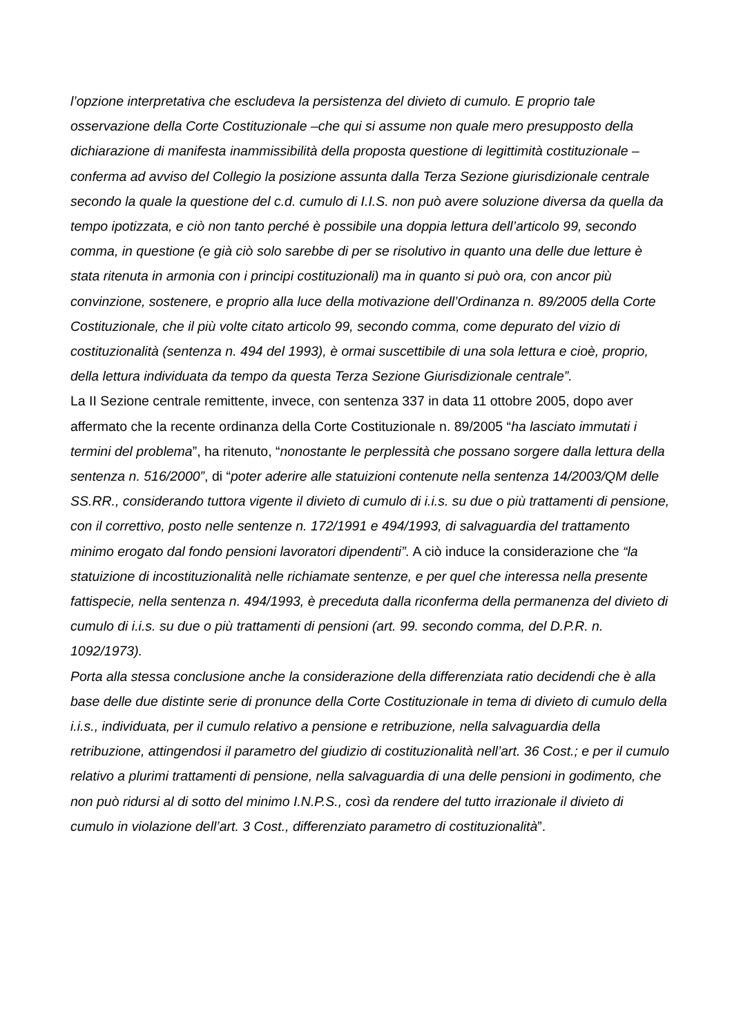l’opzione interpretativa che escludeva la persistenza del divieto di cumulo. E proprio tale osservazione della Corte Costituzionale –che qui si assume non quale mero presupposto della dichiarazione di manifesta inammissibilità della proposta questione di legittimità costituzionale – conferma ad avviso del Collegio la posizione assunta dalla Terza Sezione giurisdizionale centrale secondo la quale la questione del c.d. cumulo di I.I.S. non può avere soluzione diversa da quella da tempo ipotizzata, e ciò non tanto perché è possibile una doppia lettura dell’articolo 99, secondo comma, in questione (e già ciò solo sarebbe di per se risolutivo in quanto una delle due letture è stata ritenuta in armonia con i principi costituzionali) ma in quanto si può ora, con ancor più convinzione, sostenere, e proprio alla luce della motivazione dell’Ordinanza n. 89/2005 della Corte Costituzionale, che il più volte citato articolo 99, secondo comma, come depurato del vizio di costituzionalità (sentenza n. 494 del 1993), è ormai suscettibile di una sola lettura e cioè, proprio, della lettura individuata da tempo da questa Terza Sezione Giurisdizionale centrale”.
La II Sezione centrale remittente, invece, con sentenza 337 in data 11 ottobre 2005, dopo aver affermato che la recente ordinanza della Corte Costituzionale n. 89/2005 “ha lasciato immutati i termini del problema”, ha ritenuto, “nonostante le perplessità che possano sorgere dalla lettura della sentenza n. 516/2000”, di “poter aderire alle statuizioni contenute nella sentenza 14/2003/QM delle SS.RR., considerando tuttora vigente il divieto di cumulo di i.i.s. su due o più trattamenti di pensione, con il correttivo, posto nelle sentenze n. 172/1991 e 494/1993, di salvaguardia del trattamento minimo erogato dal fondo pensioni lavoratori dipendenti”. A ciò induce la considerazione che “la statuizione di incostituzionalità nelle richiamate sentenze, e per quel che interessa nella presente fattispecie, nella sentenza n. 494/1993, è preceduta dalla riconferma della permanenza del divieto di cumulo di i.i.s. su due o più trattamenti di pensioni (art. 99. secondo comma, del D.P.R. n. 1092/1973).
Porta alla stessa conclusione anche la considerazione della differenziata ratio decidendi che è alla base delle due distinte serie di pronunce della Corte Costituzionale in tema di divieto di cumulo della i.i.s., individuata, per il cumulo relativo a pensione e retribuzione, nella salvaguardia della retribuzione, attingendosi il parametro del giudizio di costituzionalità nell’art. 36 Cost.; e per il cumulo relativo a plurimi trattamenti di pensione, nella salvaguardia di una delle pensioni in godimento, che non può ridursi al di sotto del minimo I.N.P.S., così da rendere del tutto irrazionale il divieto di cumulo in violazione dell’art. 3 Cost., differenziato parametro di costituzionalità”.